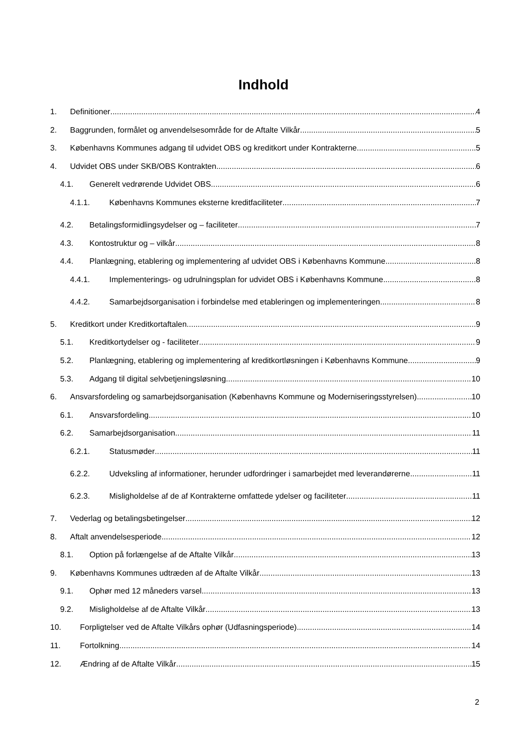Indhold
1. Definitioner 4
2. Baggrunden, formålet og anvendelsesområde for de Aftalte Vilkår 5
3. Københavns Kommunes adgang til udvidet OBS og kreditkort under Kontrakterne 5
4. Udvidet OBS under SKB/OBS Kontrakten 6
4.1. Generelt vedrørende Udvidet OBS 6
4.1.1. Københavns Kommunes eksterne kreditfaciliteter 7
4.2. Betalingsformidlingsydelser og – faciliteter 7
4.3. Kontostruktur og – vilkår 8
4.4. Planlægning, etablering og implementering af udvidet OBS i Københavns Kommune 8
4.4.1. Implementerings- og udrulningsplan for udvidet OBS i Københavns Kommune 8
4.4.2. Samarbejdsorganisation i forbindelse med etableringen og implementeringen. 8
5. Kreditkort under Kreditkortaftalen 9
5.1. Kreditkortydelser og - faciliteter 9
5.2. Planlægning, etablering og implementering af kreditkortløsningen i Københavns Kommune 9
5.3. Adgang til digital selvbetjeningsløsning 10
6. Ansvarsfordeling og samarbejdsorganisation (Københavns Kommune og Moderniseringsstyrelsen) 10
6.1. Ansvarsfordeling 10
6.2. Samarbejdsorganisation 11
6.2.1. Statusmøder 11
6.2.2. Udveksling af informationer, herunder udfordringer i samarbejdet med leverandørerne 11
6.2.3. Misligholdelse af de af Kontrakterne omfattede ydelser og faciliteter 11
7. Vederlag og betalingsbetingelser 12
8. Aftalt anvendelsesperiode 12
8.1. Option på forlængelse af de Aftalte Vilkår 13
9. Københavns Kommunes udtræden af de Aftalte Vilkår 13
9.1. Ophør med 12 måneders varsel 13
9.2. Misligholdelse af de Aftalte Vilkår 13
10. Forpligtelser ved de Aftalte Vilkårs ophør (Udfasningsperiode) 14
11. Fortolkning 14
12. Ændring af de Aftalte Vilkår 15
2